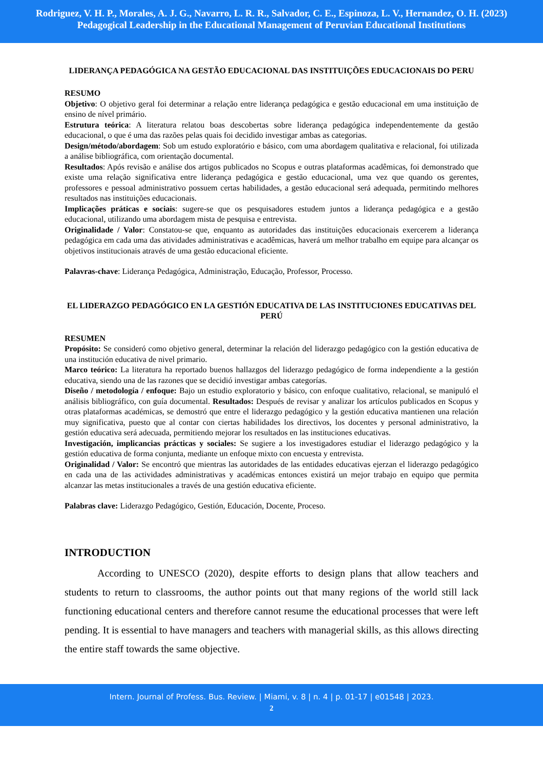Rodriguez, V. H. P., Morales, A. J. G., Navarro, L. R. R., Salvador, C. E., Espinoza, L. V., Hernandez, O. H. (2023)
Pedagogical Leadership in the Educational Management of Peruvian Educational Institutions
LIDERANÇA PEDAGÓGICA NA GESTÃO EDUCACIONAL DAS INSTITUIÇÕES EDUCACIONAIS DO PERU
RESUMO
Objetivo: O objetivo geral foi determinar a relação entre liderança pedagógica e gestão educacional em uma instituição de ensino de nível primário.
Estrutura teórica: A literatura relatou boas descobertas sobre liderança pedagógica independentemente da gestão educacional, o que é uma das razões pelas quais foi decidido investigar ambas as categorias.
Design/método/abordagem: Sob um estudo exploratório e básico, com uma abordagem qualitativa e relacional, foi utilizada a análise bibliográfica, com orientação documental.
Resultados: Após revisão e análise dos artigos publicados no Scopus e outras plataformas acadêmicas, foi demonstrado que existe uma relação significativa entre liderança pedagógica e gestão educacional, uma vez que quando os gerentes, professores e pessoal administrativo possuem certas habilidades, a gestão educacional será adequada, permitindo melhores resultados nas instituições educacionais.
Implicações práticas e sociais: sugere-se que os pesquisadores estudem juntos a liderança pedagógica e a gestão educacional, utilizando uma abordagem mista de pesquisa e entrevista.
Originalidade / Valor: Constatou-se que, enquanto as autoridades das instituições educacionais exercerem a liderança pedagógica em cada uma das atividades administrativas e acadêmicas, haverá um melhor trabalho em equipe para alcançar os objetivos institucionais através de uma gestão educacional eficiente.
Palavras-chave: Liderança Pedagógica, Administração, Educação, Professor, Processo.
EL LIDERAZGO PEDAGÓGICO EN LA GESTIÓN EDUCATIVA DE LAS INSTITUCIONES EDUCATIVAS DEL PERÚ
RESUMEN
Propósito: Se consideró como objetivo general, determinar la relación del liderazgo pedagógico con la gestión educativa de una institución educativa de nivel primario.
Marco teórico: La literatura ha reportado buenos hallazgos del liderazgo pedagógico de forma independiente a la gestión educativa, siendo una de las razones que se decidió investigar ambas categorías.
Diseño / metodología / enfoque: Bajo un estudio exploratorio y básico, con enfoque cualitativo, relacional, se manipuló el análisis bibliográfico, con guía documental. Resultados: Después de revisar y analizar los artículos publicados en Scopus y otras plataformas académicas, se demostró que entre el liderazgo pedagógico y la gestión educativa mantienen una relación muy significativa, puesto que al contar con ciertas habilidades los directivos, los docentes y personal administrativo, la gestión educativa será adecuada, permitiendo mejorar los resultados en las instituciones educativas.
Investigación, implicancias prácticas y sociales: Se sugiere a los investigadores estudiar el liderazgo pedagógico y la gestión educativa de forma conjunta, mediante un enfoque mixto con encuesta y entrevista.
Originalidad / Valor: Se encontró que mientras las autoridades de las entidades educativas ejerzan el liderazgo pedagógico en cada una de las actividades administrativas y académicas entonces existirá un mejor trabajo en equipo que permita alcanzar las metas institucionales a través de una gestión educativa eficiente.
Palabras clave: Liderazgo Pedagógico, Gestión, Educación, Docente, Proceso.
INTRODUCTION
According to UNESCO (2020), despite efforts to design plans that allow teachers and students to return to classrooms, the author points out that many regions of the world still lack functioning educational centers and therefore cannot resume the educational processes that were left pending. It is essential to have managers and teachers with managerial skills, as this allows directing the entire staff towards the same objective.
Intern. Journal of Profess. Bus. Review. | Miami, v. 8 | n. 4 | p. 01-17 | e01548 | 2023.
2